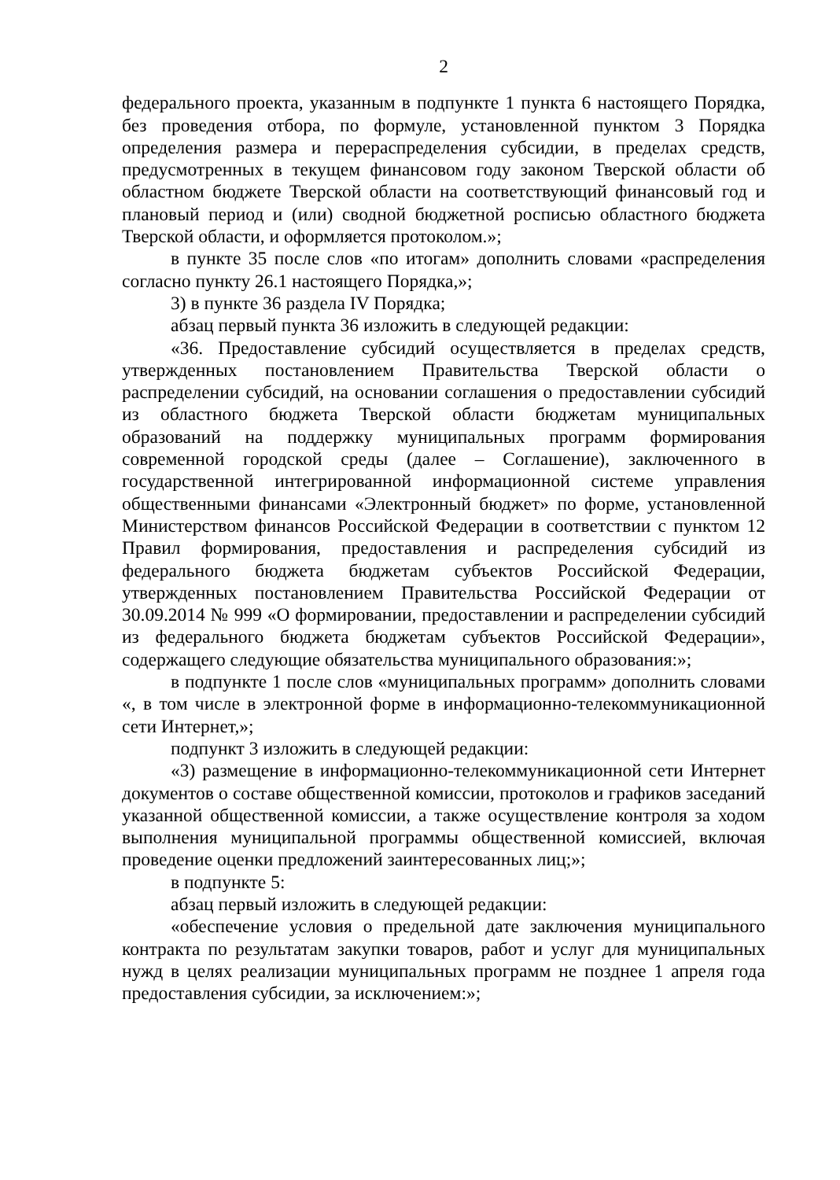2
федерального проекта, указанным в подпункте 1 пункта 6 настоящего Порядка, без проведения отбора, по формуле, установленной пунктом 3 Порядка определения размера и перераспределения субсидии, в пределах средств, предусмотренных в текущем финансовом году законом Тверской области об областном бюджете Тверской области на соответствующий финансовый год и плановый период и (или) сводной бюджетной росписью областного бюджета Тверской области, и оформляется протоколом.»;
в пункте 35 после слов «по итогам» дополнить словами «распределения согласно пункту 26.1 настоящего Порядка,»;
3) в пункте 36 раздела IV Порядка;
абзац первый пункта 36 изложить в следующей редакции:
«36. Предоставление субсидий осуществляется в пределах средств, утвержденных постановлением Правительства Тверской области о распределении субсидий, на основании соглашения о предоставлении субсидий из областного бюджета Тверской области бюджетам муниципальных образований на поддержку муниципальных программ формирования современной городской среды (далее – Соглашение), заключенного в государственной интегрированной информационной системе управления общественными финансами «Электронный бюджет» по форме, установленной Министерством финансов Российской Федерации в соответствии с пунктом 12 Правил формирования, предоставления и распределения субсидий из федерального бюджета бюджетам субъектов Российской Федерации, утвержденных постановлением Правительства Российской Федерации от 30.09.2014 № 999 «О формировании, предоставлении и распределении субсидий из федерального бюджета бюджетам субъектов Российской Федерации», содержащего следующие обязательства муниципального образования:»;
в подпункте 1 после слов «муниципальных программ» дополнить словами «, в том числе в электронной форме в информационно-телекоммуникационной сети Интернет,»;
подпункт 3 изложить в следующей редакции:
«3) размещение в информационно-телекоммуникационной сети Интернет документов о составе общественной комиссии, протоколов и графиков заседаний указанной общественной комиссии, а также осуществление контроля за ходом выполнения муниципальной программы общественной комиссией, включая проведение оценки предложений заинтересованных лиц;»;
в подпункте 5:
абзац первый изложить в следующей редакции:
«обеспечение условия о предельной дате заключения муниципального контракта по результатам закупки товаров, работ и услуг для муниципальных нужд в целях реализации муниципальных программ не позднее 1 апреля года предоставления субсидии, за исключением:»;